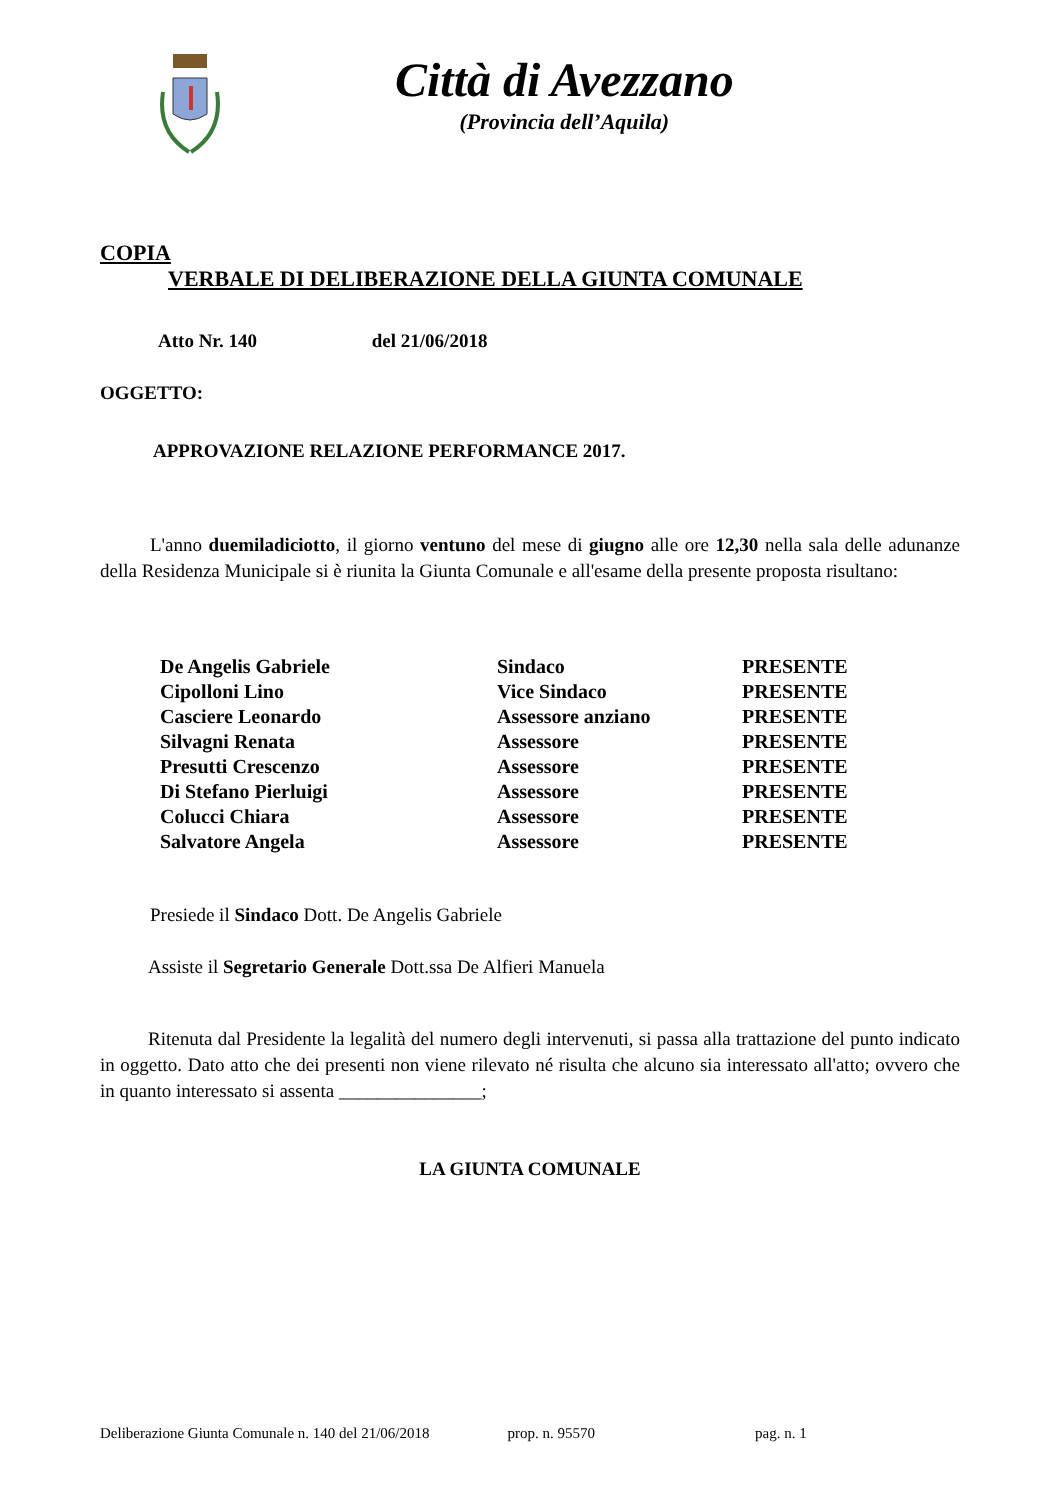Città di Avezzano
(Provincia dell’Aquila)
COPIA
VERBALE DI DELIBERAZIONE DELLA GIUNTA COMUNALE
Atto Nr. 140 del 21/06/2018
OGGETTO:
APPROVAZIONE RELAZIONE PERFORMANCE 2017.
L'anno duemiladiciotto, il giorno ventuno del mese di giugno alle ore 12,30 nella sala delle adunanze della Residenza Municipale si è riunita la Giunta Comunale e all'esame della presente proposta risultano:
| De Angelis Gabriele | Sindaco | PRESENTE |
| Cipolloni Lino | Vice Sindaco | PRESENTE |
| Casciere Leonardo | Assessore anziano | PRESENTE |
| Silvagni Renata | Assessore | PRESENTE |
| Presutti Crescenzo | Assessore | PRESENTE |
| Di Stefano Pierluigi | Assessore | PRESENTE |
| Colucci Chiara | Assessore | PRESENTE |
| Salvatore Angela | Assessore | PRESENTE |
Presiede il Sindaco Dott. De Angelis Gabriele
Assiste il Segretario Generale Dott.ssa De Alfieri Manuela
Ritenuta dal Presidente la legalità del numero degli intervenuti, si passa alla trattazione del punto indicato in oggetto. Dato atto che dei presenti non viene rilevato né risulta che alcuno sia interessato all'atto; ovvero che in quanto interessato si assenta _______________;
LA GIUNTA COMUNALE
Deliberazione Giunta Comunale n. 140 del 21/06/2018 prop. n. 95570 pag. n. 1